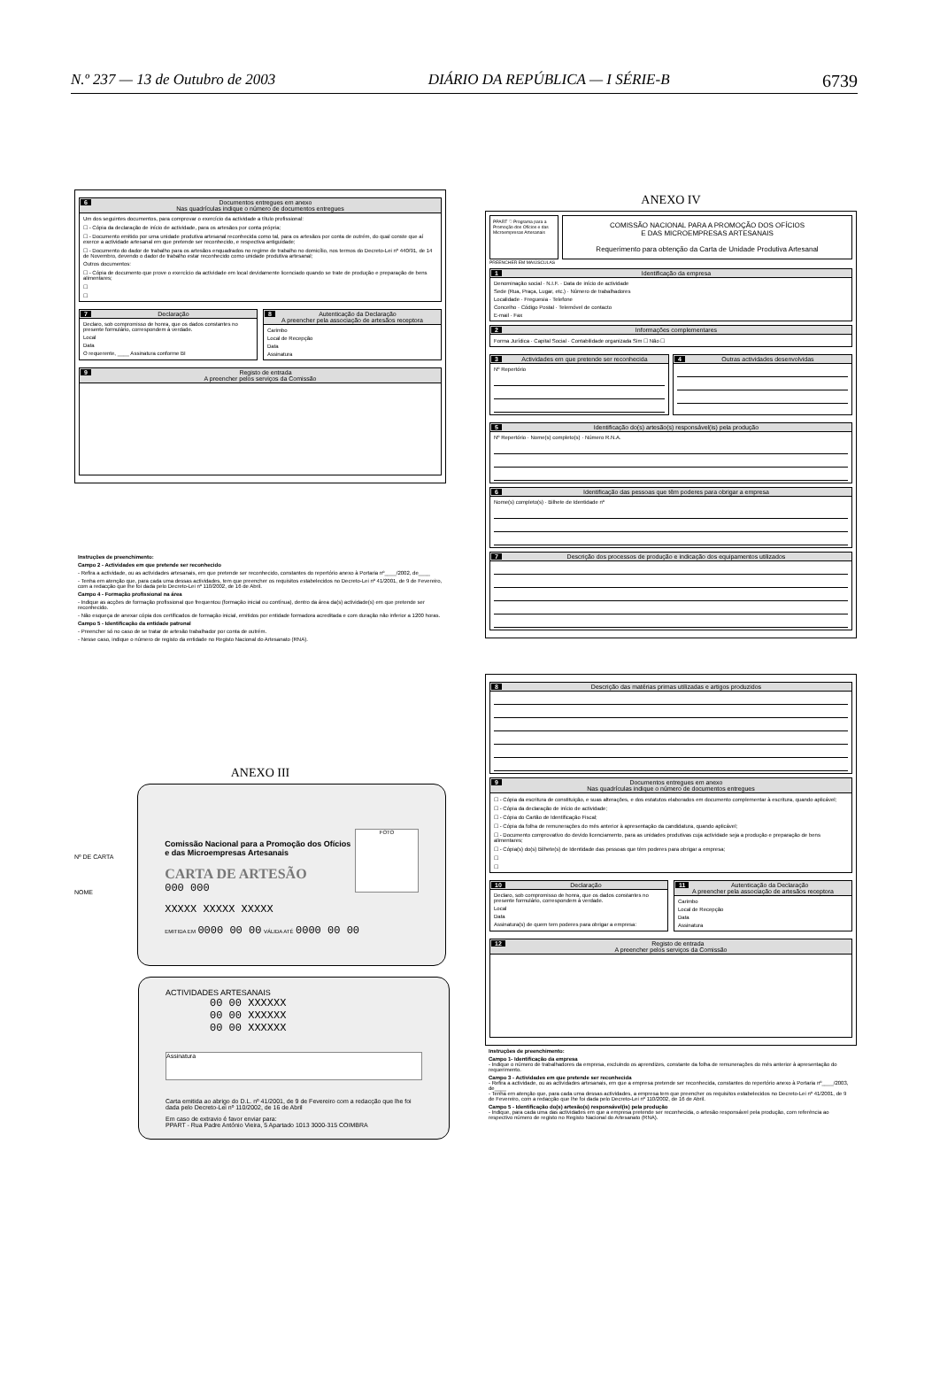N.º 237 — 13 de Outubro de 2003 DIÁRIO DA REPÚBLICA — I SÉRIE-B 6739
6 Documentos entregues em anexo
Nas quadrículas indique o número de documentos entregues
Um dos seguintes documentos, para comprovar o exercício da actividade a título profissional:
☐ - Cópia da declaração de início de actividade, para os artesãos por conta própria;
☐ - Documento emitido por uma unidade produtiva artesanal reconhecida como tal, para os artesãos por conta de outrém, do qual conste que aí exerce a actividade artesanal em que pretende ser reconhecido, e respectiva antiguidade;
☐ - Documento do dador de trabalho para os artesãos enquadrados no regime de trabalho no domicílio, nos termos do Decreto-Lei nº 440/91, de 14 de Novembro, devendo o dador de trabalho estar reconhecido como unidade produtiva artesanal;
Outros documentos:
☐ - Cópia de documento que prove o exercício da actividade em local devidamente licenciado quando se trate de produção e preparação de bens alimentares;
☐
☐
7 Declaração
Declaro, sob compromisso de honra, que os dados constantes no presente formulário, correspondem à verdade.
Local
Data
O requerente, ____ Assinatura conforme BI
8 Autenticação da Declaração
A preencher pela associação de artesãos receptora
Carimbo
Local de Recepção
Data
Assinatura
9 Registo de entrada
A preencher pelos serviços da Comissão
Instruções de preenchimento:
Campo 2 - Actividades em que pretende ser reconhecido
- Refira a actividade, ou as actividades artesanais, em que pretende ser reconhecido, constantes do repertório anexo à Portaria nº____/2002, de____
- Tenha em atenção que, para cada uma dessas actividades, tem que preencher os requisitos estabelecidos no Decreto-Lei nº 41/2001, de 9 de Fevereiro, com a redacção que lhe foi dada pelo Decreto-Lei nº 110/2002, de 16 de Abril.
Campo 4 - Formação profissional na área
- Indique as acções de formação profissional que frequentou (formação inicial ou contínua), dentro da área da(s) actividade(s) em que pretende ser reconhecido.
- Não esqueça de anexar cópia dos certificados de formação inicial, emitidos por entidade formadora acreditada e com duração não inferior a 1200 horas.
Campo 5 - Identificação da entidade patronal
- Preencher só no caso de se tratar de artesão trabalhador por conta de outrém.
- Nesse caso, indique o número de registo da entidade no Registo Nacional do Artesanato (RNA).
ANEXO III
Nº DE CARTA
NOME
Comissão Nacional para a Promoção dos Ofícios
e das Microempresas Artesanais
CARTA DE ARTESÃO
FOTO
000 000
XXXXX XXXXX XXXXX
EMITIDA EM 0000 00 00 VÁLIDA ATÉ 0000 00 00
ACTIVIDADES ARTESANAIS
00 00 XXXXXX
00 00 XXXXXX
00 00 XXXXXX
Assinatura
Carta emitida ao abrigo do D.L. nº 41/2001, de 9 de Fevereiro com a redacção que lhe foi dada pelo Decreto-Lei nº 110/2002, de 16 de Abril
Em caso de extravio é favor enviar para:
PPART - Rua Padre António Vieira, 5 Apartado 1013 3000-315 COIMBRA
ANEXO IV
PPART ♡ Programa para a Promoção dos Ofícios e das Microempresas Artesanais
COMISSÃO NACIONAL PARA A PROMOÇÃO DOS OFÍCIOS
E DAS MICROEMPRESAS ARTESANAIS
Requerimento para obtenção da Carta de Unidade Produtiva Artesanal
PREENCHER EM MAIÚSCULAS
1 Identificação da empresa
Denominação social · N.I.F. · Data de início de actividade
Sede (Rua, Praça, Lugar, etc.) · Número de trabalhadores
Localidade · Freguesia · Telefone
Concelho · Código Postal · Telemóvel de contacto
E-mail · Fax
2 Informações complementares
Forma Jurídica · Capital Social · Contabilidade organizada Sim ☐ Não ☐
3 Actividades em que pretende ser reconhecida
Nº Repertório
4 Outras actividades desenvolvidas
5 Identificação do(s) artesão(s) responsável(is) pela produção
Nº Repertório · Nome(s) completo(s) · Número R.N.A.
6 Identificação das pessoas que têm poderes para obrigar a empresa
Nome(s) completo(s) · Bilhete de Identidade nº
7 Descrição dos processos de produção e indicação dos equipamentos utilizados
8 Descrição das matérias primas utilizadas e artigos produzidos
9 Documentos entregues em anexo
Nas quadrículas indique o número de documentos entregues
☐ - Cópia da escritura de constituição, e suas alterações, e dos estatutos elaborados em documento complementar à escritura, quando aplicável;
☐ - Cópia da declaração de início de actividade;
☐ - Cópia do Cartão de Identificação Fiscal;
☐ - Cópia da folha de remunerações do mês anterior à apresentação da candidatura, quando aplicável;
☐ - Documento comprovativo do devido licenciamento, para as unidades produtivas cuja actividade seja a produção e preparação de bens alimentares;
☐ - Cópia(s) do(s) Bilhete(s) de Identidade das pessoas que têm poderes para obrigar a empresa;
☐
☐
10 Declaração
Declaro, sob compromisso de honra, que os dados constantes no presente formulário, correspondem à verdade.
Local
Data
Assinatura(s) de quem tem poderes para obrigar a empresa:
11 Autenticação da Declaração
A preencher pela associação de artesãos receptora
Carimbo
Local de Recepção
Data
Assinatura
12 Registo de entrada
A preencher pelos serviços da Comissão
Instruções de preenchimento:
Campo 1- Identificação da empresa
- Indique o número de trabalhadores da empresa, excluindo os aprendizes, constante da folha de remunerações do mês anterior à apresentação do requerimento.
Campo 3 - Actividades em que pretende ser reconhecida
- Refira a actividade, ou as actividades artesanais, em que a empresa pretende ser reconhecida, constantes do repertório anexo à Portaria nº____/2003, de____
- Tenha em atenção que, para cada uma dessas actividades, a empresa tem que preencher os requisitos estabelecidos no Decreto-Lei nº 41/2001, de 9 de Fevereiro, com a redacção que lhe foi dada pelo Decreto-Lei nº 110/2002, de 16 de Abril.
Campo 5 - Identificação do(s) artesão(s) responsável(is) pela produção
- Indique, para cada uma das actividades em que a empresa pretende ser reconhecida, o artesão responsável pela produção, com referência ao respectivo número de registo no Registo Nacional do Artesanato (RNA).